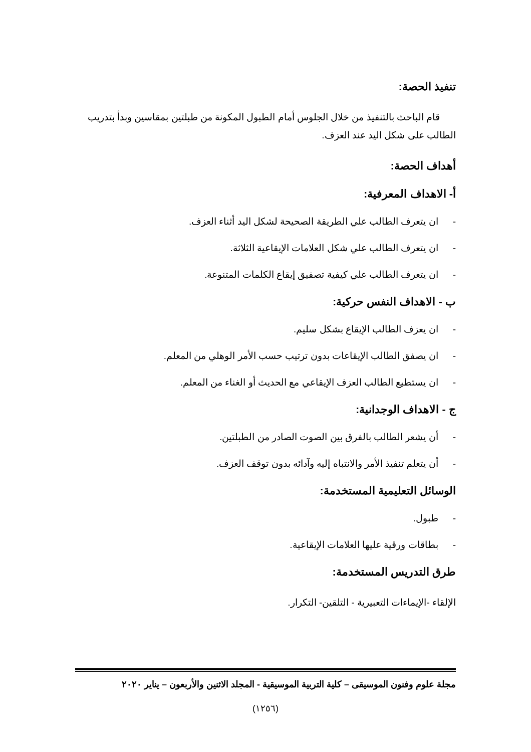تنفيذ الحصة:
قام الباحث بالتنفيذ من خلال الجلوس أمام الطبول المكونة من طبلتين بمقاسين وبدأ بتدريب الطالب على شكل اليد عند العزف.
أهداف الحصة:
أ- الاهداف المعرفية:
- ان يتعرف الطالب علي الطريقة الصحيحة لشكل اليد أثناء العزف.
- ان يتعرف الطالب علي شكل العلامات الإيقاعية الثلاثة.
- ان يتعرف الطالب علي كيفية تصفيق إيقاع الكلمات المتنوعة.
ب - الاهداف النفس حركية:
- ان يعزف الطالب الإيقاع بشكل سليم.
- ان يصفق الطالب الإيقاعات بدون ترتيب حسب الأمر الوهلي من المعلم.
- ان يستطيع الطالب العزف الإيقاعي مع الحديث أو الغناء من المعلم.
ج - الاهداف الوجدانية:
- أن يشعر الطالب بالفرق بين الصوت الصادر من الطبلتين.
- أن يتعلم تنفيذ الأمر والانتباه إليه وآدائه بدون توقف العزف.
الوسائل التعليمية المستخدمة:
- طبول.
- بطاقات ورقية عليها العلامات الإيقاعية.
طرق التدريس المستخدمة:
الإلقاء -الإيماءات التعبيرية - التلقين- التكرار.
مجلة علوم وفنون الموسيقى – كلية التربية الموسيقية - المجلد الاثنين والأربعون – يناير ٢٠٢٠
(١٢٥٦)